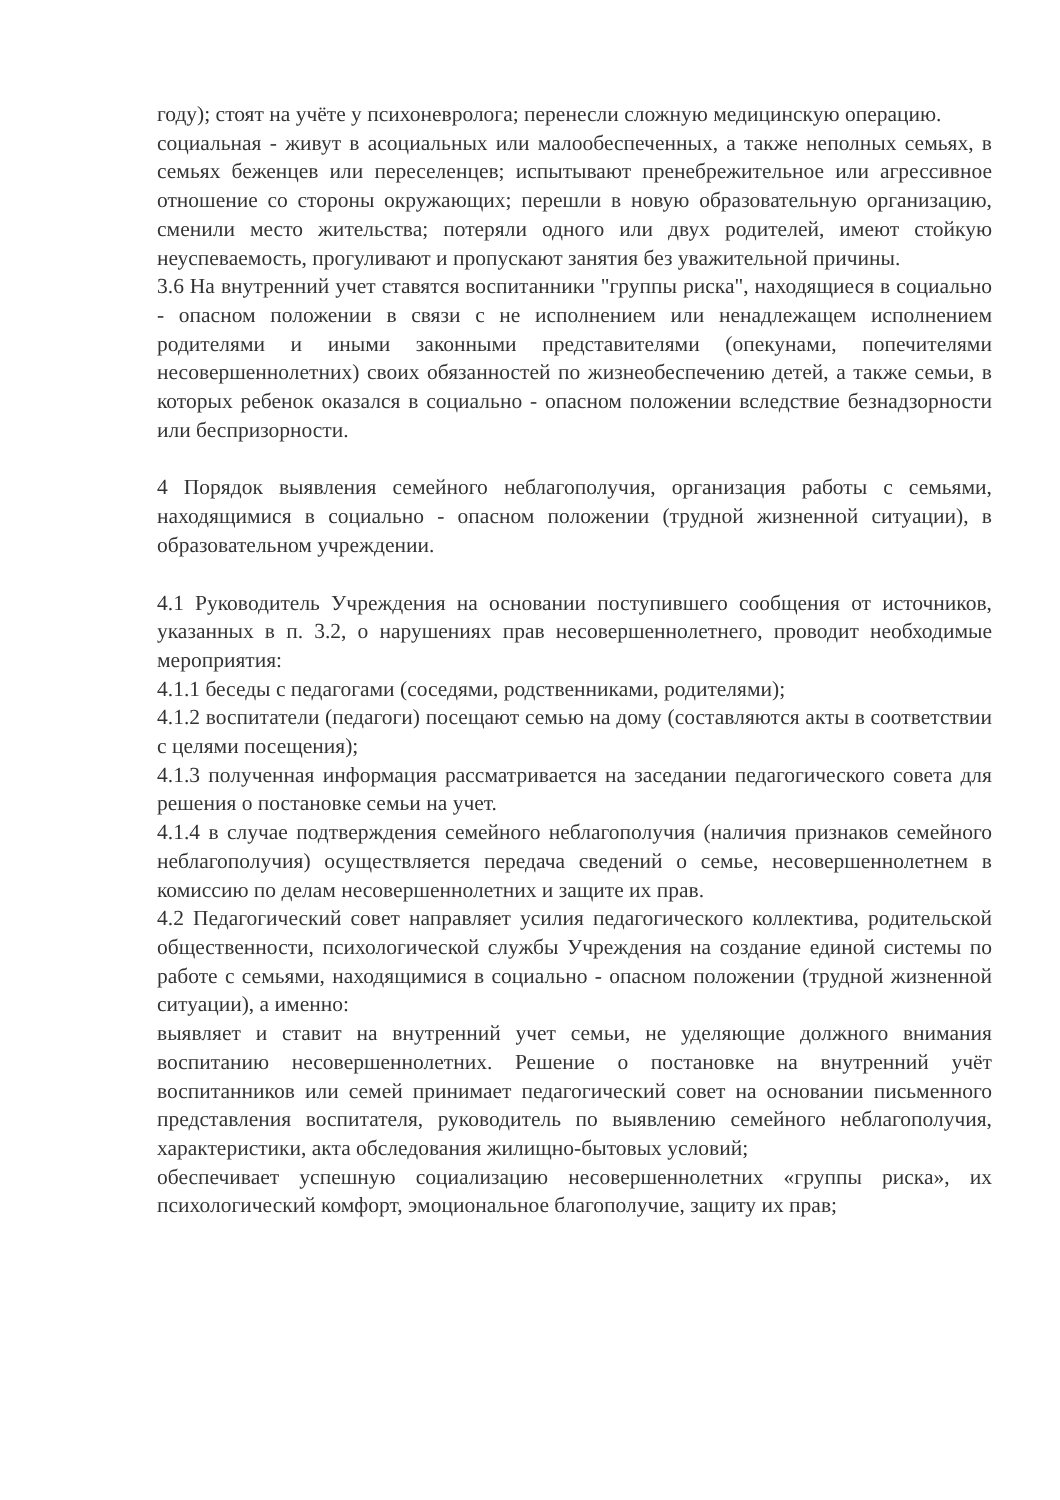году); стоят на учёте у психоневролога; перенесли сложную медицинскую операцию.
социальная - живут в асоциальных или малообеспеченных, а также неполных семьях, в семьях беженцев или переселенцев; испытывают пренебрежительное или агрессивное отношение со стороны окружающих; перешли в новую образовательную организацию, сменили место жительства; потеряли одного или двух родителей, имеют стойкую неуспеваемость, прогуливают и пропускают занятия без уважительной причины.
3.6 На внутренний учет ставятся воспитанники "группы риска", находящиеся в социально - опасном положении в связи с не исполнением или ненадлежащем исполнением родителями и иными законными представителями (опекунами, попечителями несовершеннолетних) своих обязанностей по жизнеобеспечению детей, а также семьи, в которых ребенок оказался в социально - опасном положении вследствие безнадзорности или беспризорности.
4 Порядок выявления семейного неблагополучия, организация работы с семьями, находящимися в социально - опасном положении (трудной жизненной ситуации), в образовательном учреждении.
4.1 Руководитель Учреждения на основании поступившего сообщения от источников, указанных в п. 3.2, о нарушениях прав несовершеннолетнего, проводит необходимые мероприятия:
4.1.1 беседы с педагогами (соседями, родственниками, родителями);
4.1.2 воспитатели (педагоги) посещают семью на дому (составляются акты в соответствии с целями посещения);
4.1.3 полученная информация рассматривается на заседании педагогического совета для решения о постановке семьи на учет.
4.1.4 в случае подтверждения семейного неблагополучия (наличия признаков семейного неблагополучия) осуществляется передача сведений о семье, несовершеннолетнем в комиссию по делам несовершеннолетних и защите их прав.
4.2 Педагогический совет направляет усилия педагогического коллектива, родительской общественности, психологической службы Учреждения на создание единой системы по работе с семьями, находящимися в социально - опасном положении (трудной жизненной ситуации), а именно:
выявляет и ставит на внутренний учет семьи, не уделяющие должного внимания воспитанию несовершеннолетних. Решение о постановке на внутренний учёт воспитанников или семей принимает педагогический совет на основании письменного представления воспитателя, руководитель по выявлению семейного неблагополучия, характеристики, акта обследования жилищно-бытовых условий;
обеспечивает успешную социализацию несовершеннолетних «группы риска», их психологический комфорт, эмоциональное благополучие, защиту их прав;